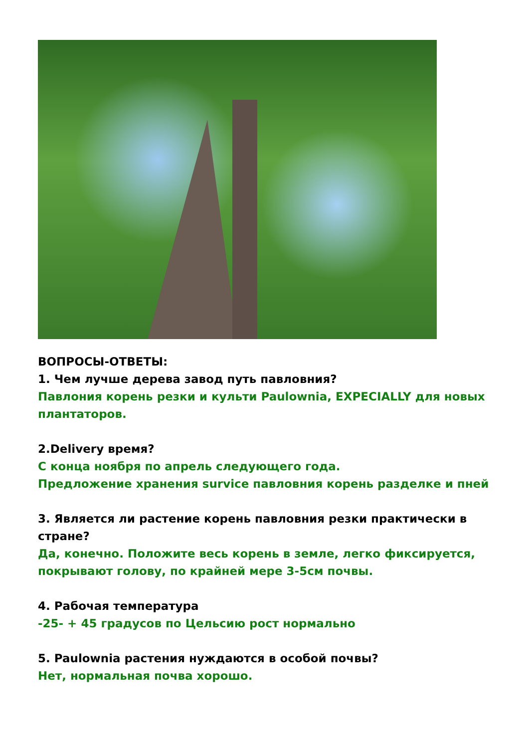ВОПРОСЫ-ОТВЕТЫ:
1. Чем лучше дерева завод путь павловния?
Павлония корень резки и культи Paulownia, EXPECIALLY для новых плантаторов.
2.Delivery время?
С конца ноября по апрель следующего года.
Предложение хранения survice павловния корень разделке и пней
3. Является ли растение корень павловния резки практически в стране?
Да, конечно. Положите весь корень в земле, легко фиксируется, покрывают голову, по крайней мере 3-5см почвы.
4. Рабочая температура
-25- + 45 градусов по Цельсию рост нормально
5. Paulownia растения нуждаются в особой почвы?
Нет, нормальная почва хорошо.